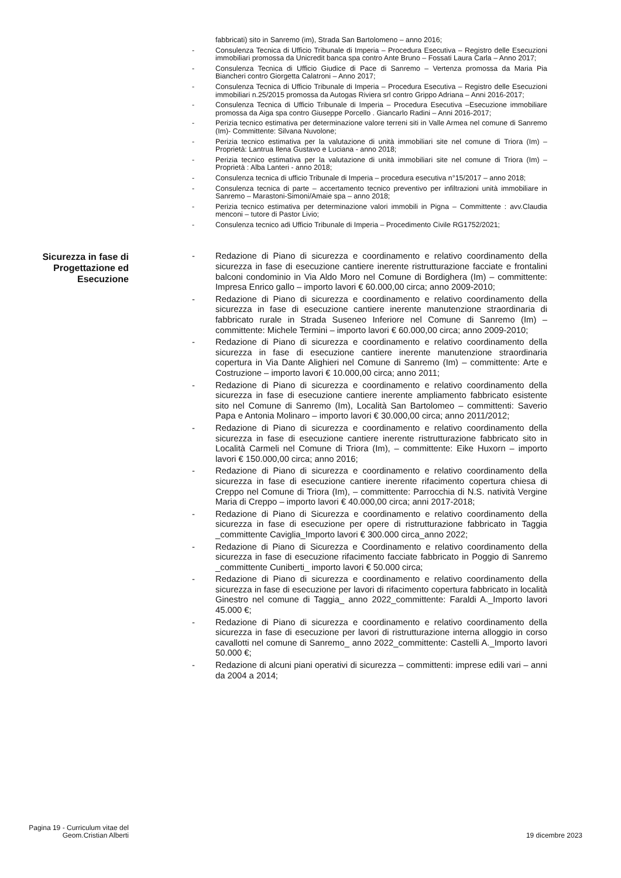fabbricati) sito in Sanremo (im), Strada San Bartolomeno – anno 2016;
- Consulenza Tecnica di Ufficio Tribunale di Imperia – Procedura Esecutiva – Registro delle Esecuzioni immobiliari promossa da Unicredit banca spa contro Ante Bruno – Fossati Laura Carla – Anno 2017;
- Consulenza Tecnica di Ufficio Giudice di Pace di Sanremo – Vertenza promossa da Maria Pia Biancheri contro Giorgetta Calatroni – Anno 2017;
- Consulenza Tecnica di Ufficio Tribunale di Imperia – Procedura Esecutiva – Registro delle Esecuzioni immobiliari n.25/2015 promossa da Autogas Riviera srl contro Grippo Adriana – Anni 2016-2017;
- Consulenza Tecnica di Ufficio Tribunale di Imperia – Procedura Esecutiva –Esecuzione immobiliare promossa da Aiga spa contro Giuseppe Porcello . Giancarlo Radini – Anni 2016-2017;
- Perizia tecnico estimativa per determinazione valore terreni siti in Valle Armea nel comune di Sanremo (Im)- Committente: Silvana Nuvolone;
- Perizia tecnico estimativa per la valutazione di unità immobiliari site nel comune di Triora (Im) – Proprietà: Lantrua Ilena Gustavo e Luciana - anno 2018;
- Perizia tecnico estimativa per la valutazione di unità immobiliari site nel comune di Triora (Im) – Proprietà : Alba Lanteri - anno 2018;
- Consulenza tecnica di ufficio Tribunale di Imperia – procedura esecutiva n°15/2017 – anno 2018;
- Consulenza tecnica di parte – accertamento tecnico preventivo per infiltrazioni unità immobiliare in Sanremo – Marastoni-Simoni/Amaie spa – anno 2018;
- Perizia tecnico estimativa per determinazione valori immobili in Pigna – Committente : avv.Claudia menconi – tutore di Pastor Livio;
- Consulenza tecnico adi Ufficio Tribunale di Imperia – Procedimento Civile RG1752/2021;
Sicurezza in fase di Progettazione ed Esecuzione
- Redazione di Piano di sicurezza e coordinamento e relativo coordinamento della sicurezza in fase di esecuzione cantiere inerente ristrutturazione facciate e frontalini balconi condominio in Via Aldo Moro nel Comune di Bordighera (Im) – committente: Impresa Enrico gallo – importo lavori € 60.000,00 circa; anno 2009-2010;
- Redazione di Piano di sicurezza e coordinamento e relativo coordinamento della sicurezza in fase di esecuzione cantiere inerente manutenzione straordinaria di fabbricato rurale in Strada Suseneo Inferiore nel Comune di Sanremo (Im) – committente: Michele Termini – importo lavori € 60.000,00 circa; anno 2009-2010;
- Redazione di Piano di sicurezza e coordinamento e relativo coordinamento della sicurezza in fase di esecuzione cantiere inerente manutenzione straordinaria copertura in Via Dante Alighieri nel Comune di Sanremo (Im) – committente: Arte e Costruzione – importo lavori € 10.000,00 circa; anno 2011;
- Redazione di Piano di sicurezza e coordinamento e relativo coordinamento della sicurezza in fase di esecuzione cantiere inerente ampliamento fabbricato esistente sito nel Comune di Sanremo (Im), Località San Bartolomeo – committenti: Saverio Papa e Antonia Molinaro – importo lavori € 30.000,00 circa; anno 2011/2012;
- Redazione di Piano di sicurezza e coordinamento e relativo coordinamento della sicurezza in fase di esecuzione cantiere inerente ristrutturazione fabbricato sito in Località Carmeli nel Comune di Triora (Im), – committente: Eike Huxorn – importo lavori € 150.000,00 circa; anno 2016;
- Redazione di Piano di sicurezza e coordinamento e relativo coordinamento della sicurezza in fase di esecuzione cantiere inerente rifacimento copertura chiesa di Creppo nel Comune di Triora (Im), – committente: Parrocchia di N.S. natività Vergine Maria di Creppo – importo lavori € 40.000,00 circa; anni 2017-2018;
- Redazione di Piano di Sicurezza e coordinamento e relativo coordinamento della sicurezza in fase di esecuzione per opere di ristrutturazione fabbricato in Taggia _committente Caviglia_Importo lavori € 300.000 circa_anno 2022;
- Redazione di Piano di Sicurezza e Coordinamento e relativo coordinamento della sicurezza in fase di esecuzione rifacimento facciate fabbricato in Poggio di Sanremo _committente Cuniberti_ importo lavori € 50.000 circa;
- Redazione di Piano di sicurezza e coordinamento e relativo coordinamento della sicurezza in fase di esecuzione per lavori di rifacimento copertura fabbricato in località Ginestro nel comune di Taggia_ anno 2022_committente: Faraldi A._Importo lavori 45.000 €;
- Redazione di Piano di sicurezza e coordinamento e relativo coordinamento della sicurezza in fase di esecuzione per lavori di ristrutturazione interna alloggio in corso cavallotti nel comune di Sanremo_ anno 2022_committente: Castelli A._Importo lavori 50.000 €;
- Redazione di alcuni piani operativi di sicurezza – committenti: imprese edili vari – anni da 2004 a 2014;
Pagina 19 - Curriculum vitae del Geom.Cristian Alberti
19 dicembre 2023